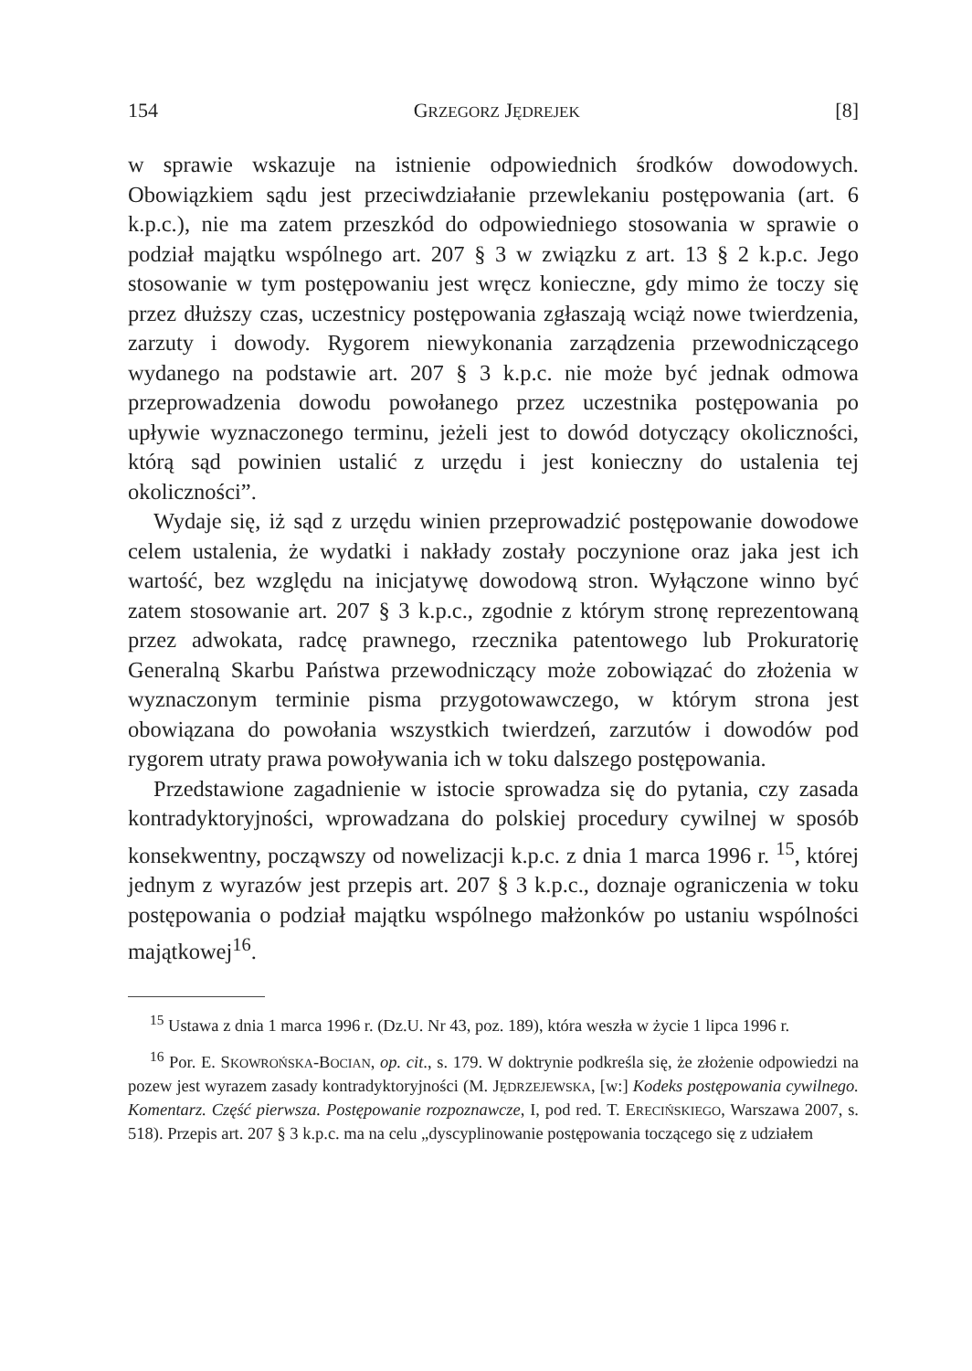154 GRZEGORZ JĘDREJEK [8]
w sprawie wskazuje na istnienie odpowiednich środków dowodowych. Obowiązkiem sądu jest przeciwdziałanie przewlekaniu postępowania (art. 6 k.p.c.), nie ma zatem przeszkód do odpowiedniego stosowania w sprawie o podział majątku wspólnego art. 207 § 3 w związku z art. 13 § 2 k.p.c. Jego stosowanie w tym postępowaniu jest wręcz konieczne, gdy mimo że toczy się przez dłuższy czas, uczestnicy postępowania zgłaszają wciąż nowe twierdzenia, zarzuty i dowody. Rygorem niewykonania zarządzenia przewodniczącego wydanego na podstawie art. 207 § 3 k.p.c. nie może być jednak odmowa przeprowadzenia dowodu powołanego przez uczestnika postępowania po upływie wyznaczonego terminu, jeżeli jest to dowód dotyczący okoliczności, którą sąd powinien ustalić z urzędu i jest konieczny do ustalenia tej okoliczności”.
Wydaje się, iż sąd z urzędu winien przeprowadzić postępowanie dowodowe celem ustalenia, że wydatki i nakłady zostały poczynione oraz jaka jest ich wartość, bez względu na inicjatywę dowodową stron. Wyłączone winno być zatem stosowanie art. 207 § 3 k.p.c., zgodnie z którym stronę reprezentowaną przez adwokata, radcę prawnego, rzecznika patentowego lub Prokuratorię Generalną Skarbu Państwa przewodniczący może zobowiązać do złożenia w wyznaczonym terminie pisma przygotowawczego, w którym strona jest obowiązana do powołania wszystkich twierdzeń, zarzutów i dowodów pod rygorem utraty prawa powoływania ich w toku dalszego postępowania.
Przedstawione zagadnienie w istocie sprowadza się do pytania, czy zasada kontradyktoryjności, wprowadzana do polskiej procedury cywilnej w sposób konsekwentny, począwszy od nowelizacji k.p.c. z dnia 1 marca 1996 r. <sup>15</sup>, której jednym z wyrazów jest przepis art. 207 § 3 k.p.c., doznaje ograniczenia w toku postępowania o podział majątku wspólnego małżonków po ustaniu wspólności majątkowej<sup>16</sup>.
<sup>15</sup> Ustawa z dnia 1 marca 1996 r. (Dz.U. Nr 43, poz. 189), która weszła w życie 1 lipca 1996 r.
<sup>16</sup> Por. E. SKOWROŃSKA-BOCIAN, op. cit., s. 179. W doktrynie podkreśla się, że złożenie odpowiedzi na pozew jest wyrazem zasady kontradyktoryjności (M. JĘDRZEJEWSKA, [w:] Kodeks postępowania cywilnego. Komentarz. Część pierwsza. Postępowanie rozpoznawcze, I, pod red. T. ERECIŃSKIEGO, Warszawa 2007, s. 518). Przepis art. 207 § 3 k.p.c. ma na celu „dyscyplinowanie postępowania toczącego się z udziałem